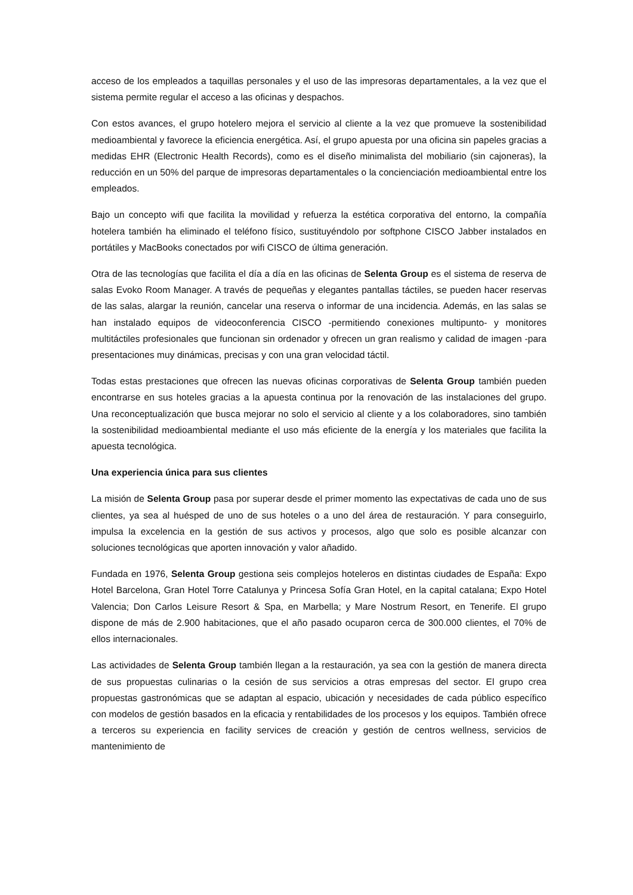acceso de los empleados a taquillas personales y el uso de las impresoras departamentales, a la vez que el sistema permite regular el acceso a las oficinas y despachos.
Con estos avances, el grupo hotelero mejora el servicio al cliente a la vez que promueve la sostenibilidad medioambiental y favorece la eficiencia energética. Así, el grupo apuesta por una oficina sin papeles gracias a medidas EHR (Electronic Health Records), como es el diseño minimalista del mobiliario (sin cajoneras), la reducción en un 50% del parque de impresoras departamentales o la concienciación medioambiental entre los empleados.
Bajo un concepto wifi que facilita la movilidad y refuerza la estética corporativa del entorno, la compañía hotelera también ha eliminado el teléfono físico, sustituyéndolo por softphone CISCO Jabber instalados en portátiles y MacBooks conectados por wifi CISCO de última generación.
Otra de las tecnologías que facilita el día a día en las oficinas de Selenta Group es el sistema de reserva de salas Evoko Room Manager. A través de pequeñas y elegantes pantallas táctiles, se pueden hacer reservas de las salas, alargar la reunión, cancelar una reserva o informar de una incidencia. Además, en las salas se han instalado equipos de videoconferencia CISCO -permitiendo conexiones multipunto- y monitores multitáctiles profesionales que funcionan sin ordenador y ofrecen un gran realismo y calidad de imagen -para presentaciones muy dinámicas, precisas y con una gran velocidad táctil.
Todas estas prestaciones que ofrecen las nuevas oficinas corporativas de Selenta Group también pueden encontrarse en sus hoteles gracias a la apuesta continua por la renovación de las instalaciones del grupo. Una reconceptualización que busca mejorar no solo el servicio al cliente y a los colaboradores, sino también la sostenibilidad medioambiental mediante el uso más eficiente de la energía y los materiales que facilita la apuesta tecnológica.
Una experiencia única para sus clientes
La misión de Selenta Group pasa por superar desde el primer momento las expectativas de cada uno de sus clientes, ya sea al huésped de uno de sus hoteles o a uno del área de restauración. Y para conseguirlo, impulsa la excelencia en la gestión de sus activos y procesos, algo que solo es posible alcanzar con soluciones tecnológicas que aporten innovación y valor añadido.
Fundada en 1976, Selenta Group gestiona seis complejos hoteleros en distintas ciudades de España: Expo Hotel Barcelona, Gran Hotel Torre Catalunya y Princesa Sofía Gran Hotel, en la capital catalana; Expo Hotel Valencia; Don Carlos Leisure Resort & Spa, en Marbella; y Mare Nostrum Resort, en Tenerife. El grupo dispone de más de 2.900 habitaciones, que el año pasado ocuparon cerca de 300.000 clientes, el 70% de ellos internacionales.
Las actividades de Selenta Group también llegan a la restauración, ya sea con la gestión de manera directa de sus propuestas culinarias o la cesión de sus servicios a otras empresas del sector. El grupo crea propuestas gastronómicas que se adaptan al espacio, ubicación y necesidades de cada público específico con modelos de gestión basados en la eficacia y rentabilidades de los procesos y los equipos. También ofrece a terceros su experiencia en facility services de creación y gestión de centros wellness, servicios de mantenimiento de